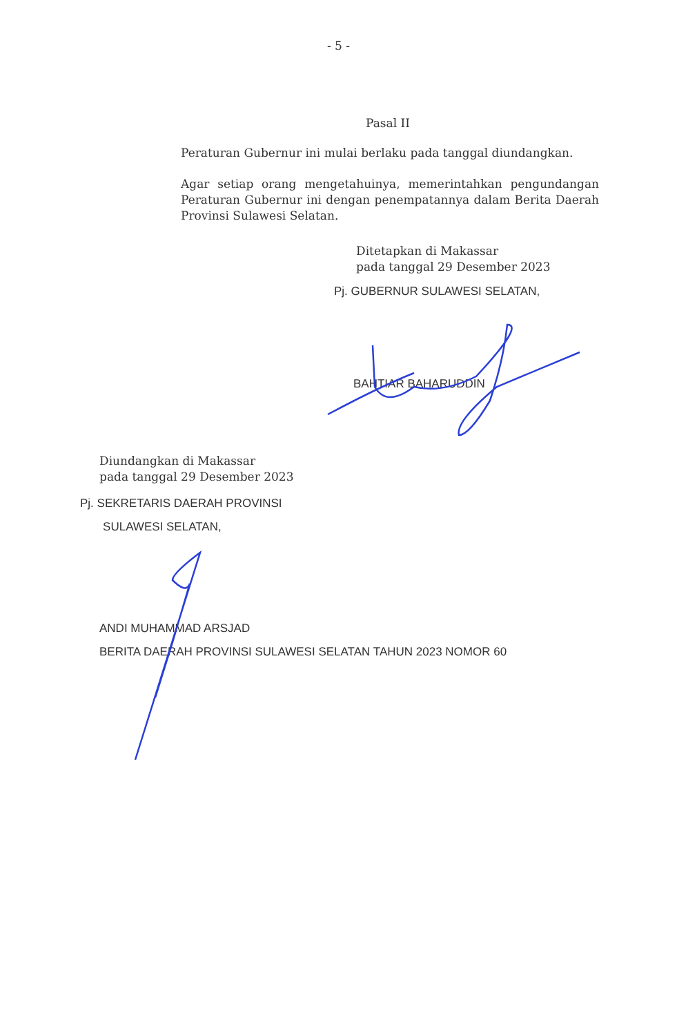- 5 -
Pasal II
Peraturan Gubernur ini mulai berlaku pada tanggal diundangkan.
Agar setiap orang mengetahuinya, memerintahkan pengundangan Peraturan Gubernur ini dengan penempatannya dalam Berita Daerah Provinsi Sulawesi Selatan.
Ditetapkan di Makassar
pada tanggal 29 Desember 2023
Pj. GUBERNUR SULAWESI SELATAN,
BAHTIAR BAHARUDDIN
Diundangkan di Makassar
pada tanggal 29 Desember 2023
Pj. SEKRETARIS DAERAH PROVINSI
SULAWESI SELATAN,
ANDI MUHAMMAD ARSJAD
BERITA DAERAH PROVINSI SULAWESI SELATAN TAHUN 2023 NOMOR 60